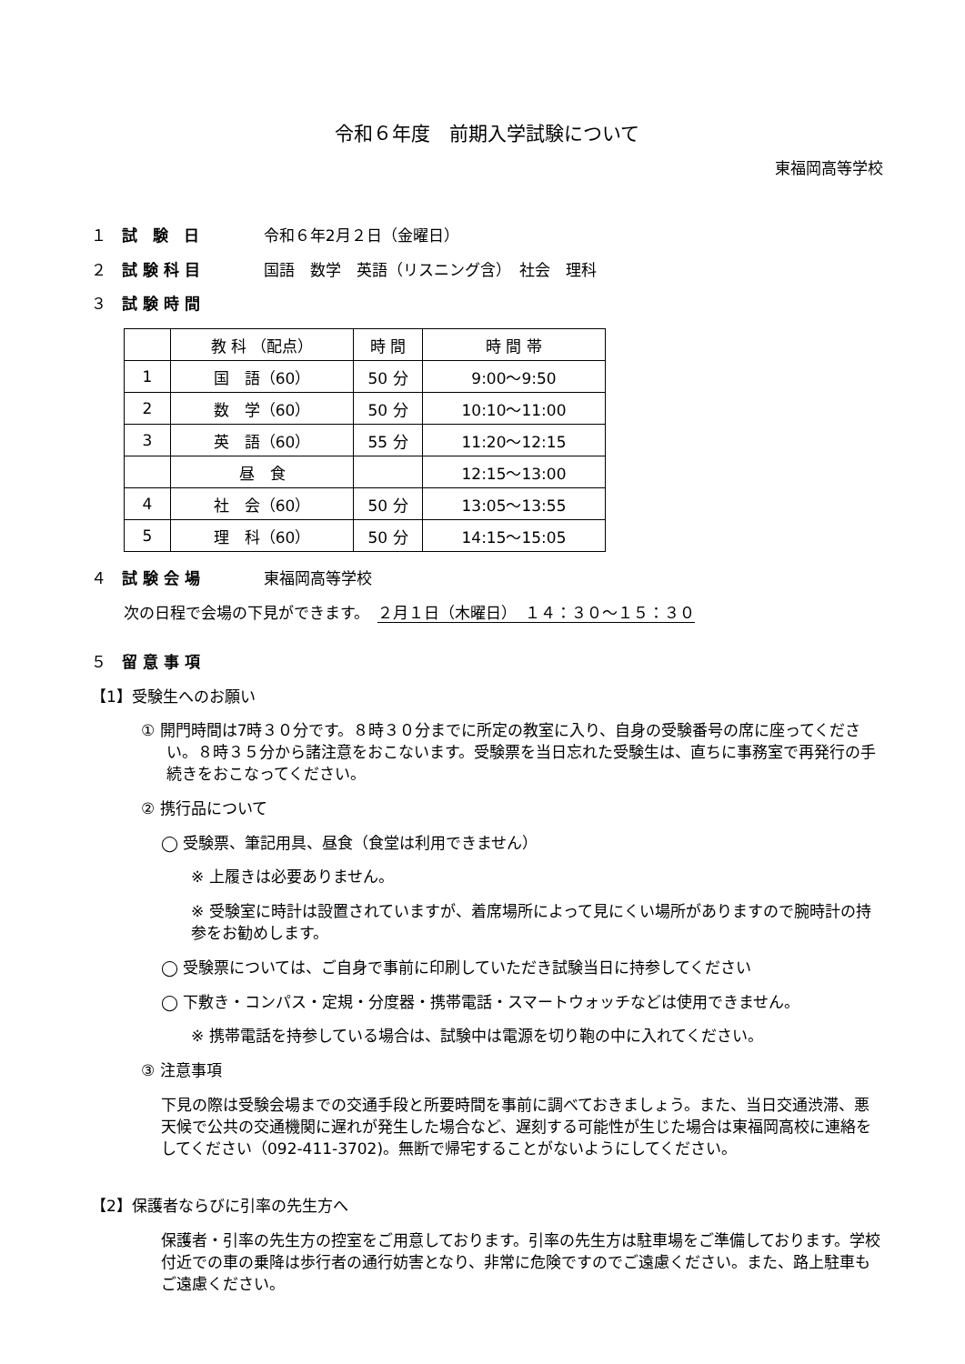令和６年度　前期入学試験について
東福岡高等学校
１ 試　験　日 令和６年2月２日（金曜日）
２ 試 験 科 目 国語　数学　英語（リスニング含）　社会　理科
３ 試 験 時 間
| | 教 科 （配点） | 時 間 | 時 間 帯 |
| --- | --- | --- | --- |
| 1 | 国 語（60） | 50 分 | 9:00～9:50 |
| 2 | 数 学（60） | 50 分 | 10:10～11:00 |
| 3 | 英 語（60） | 55 分 | 11:20～12:15 |
| | 昼 食 | | 12:15～13:00 |
| 4 | 社 会（60） | 50 分 | 13:05～13:55 |
| 5 | 理 科（60） | 50 分 | 14:15～15:05 |
４ 試 験 会 場 東福岡高等学校
次の日程で会場の下見ができます。　２月１日（木曜日）　１４：３０～１５：３０
５ 留 意 事 項
【1】受験生へのお願い
① 開門時間は7時３０分です。８時３０分までに所定の教室に入り、自身の受験番号の席に座ってください。８時３５分から諸注意をおこないます。受験票を当日忘れた受験生は、直ちに事務室で再発行の手続きをおこなってください。
② 携行品について
◯ 受験票、筆記用具、昼食（食堂は利用できません）
※ 上履きは必要ありません。
※ 受験室に時計は設置されていますが、着席場所によって見にくい場所がありますので腕時計の持参をお勧めします。
◯ 受験票については、ご自身で事前に印刷していただき試験当日に持参してください
◯ 下敷き・コンパス・定規・分度器・携帯電話・スマートウォッチなどは使用できません。
※ 携帯電話を持参している場合は、試験中は電源を切り鞄の中に入れてください。
③ 注意事項
下見の際は受験会場までの交通手段と所要時間を事前に調べておきましょう。また、当日交通渋滞、悪天候で公共の交通機関に遅れが発生した場合など、遅刻する可能性が生じた場合は東福岡高校に連絡をしてください（092-411-3702)。無断で帰宅することがないようにしてください。
【2】保護者ならびに引率の先生方へ
保護者・引率の先生方の控室をご用意しております。引率の先生方は駐車場をご準備しております。学校付近での車の乗降は歩行者の通行妨害となり、非常に危険ですのでご遠慮ください。また、路上駐車もご遠慮ください。